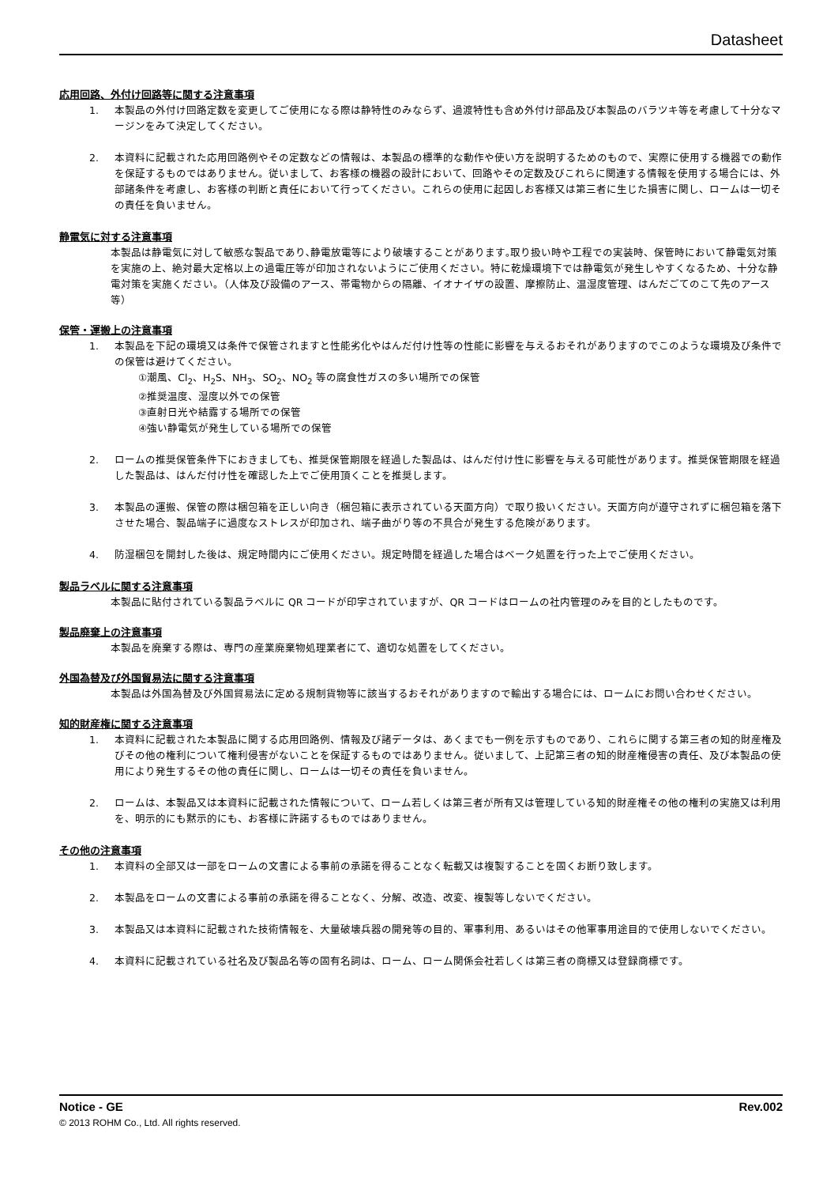Datasheet
応用回路、外付け回路等に関する注意事項
1. 本製品の外付け回路定数を変更してご使用になる際は静特性のみならず、過渡特性も含め外付け部品及び本製品のバラツキ等を考慮して十分なマージンをみて決定してください。
2. 本資料に記載された応用回路例やその定数などの情報は、本製品の標準的な動作や使い方を説明するためのもので、実際に使用する機器での動作を保証するものではありません。従いまして、お客様の機器の設計において、回路やその定数及びこれらに関連する情報を使用する場合には、外部諸条件を考慮し、お客様の判断と責任において行ってください。これらの使用に起因しお客様又は第三者に生じた損害に関し、ロームは一切その責任を負いません。
静電気に対する注意事項
本製品は静電気に対して敏感な製品であり､静電放電等により破壊することがあります｡取り扱い時や工程での実装時、保管時において静電気対策を実施の上、絶対最大定格以上の過電圧等が印加されないようにご使用ください。特に乾燥環境下では静電気が発生しやすくなるため、十分な静電対策を実施ください。（人体及び設備のアース、帯電物からの隔離、イオナイザの設置、摩擦防止、温湿度管理、はんだごてのこて先のアース等）
保管・運搬上の注意事項
1. 本製品を下記の環境又は条件で保管されますと性能劣化やはんだ付け性等の性能に影響を与えるおそれがありますのでこのような環境及び条件での保管は避けてください。
①潮風、Cl<sub>2</sub>、H<sub>2</sub>S、NH<sub>3</sub>、SO<sub>2</sub>、NO<sub>2</sub> 等の腐食性ガスの多い場所での保管
②推奨温度、湿度以外での保管
③直射日光や結露する場所での保管
④強い静電気が発生している場所での保管
2. ロームの推奨保管条件下におきましても、推奨保管期限を経過した製品は、はんだ付け性に影響を与える可能性があります。推奨保管期限を経過した製品は、はんだ付け性を確認した上でご使用頂くことを推奨します。
3. 本製品の運搬、保管の際は梱包箱を正しい向き（梱包箱に表示されている天面方向）で取り扱いください。天面方向が遵守されずに梱包箱を落下させた場合、製品端子に過度なストレスが印加され、端子曲がり等の不具合が発生する危険があります。
4. 防湿梱包を開封した後は、規定時間内にご使用ください。規定時間を経過した場合はベーク処置を行った上でご使用ください。
製品ラベルに関する注意事項
本製品に貼付されている製品ラベルに QR コードが印字されていますが、QR コードはロームの社内管理のみを目的としたものです。
製品廃棄上の注意事項
本製品を廃棄する際は、専門の産業廃棄物処理業者にて、適切な処置をしてください。
外国為替及び外国貿易法に関する注意事項
本製品は外国為替及び外国貿易法に定める規制貨物等に該当するおそれがありますので輸出する場合には、ロームにお問い合わせください。
知的財産権に関する注意事項
1. 本資料に記載された本製品に関する応用回路例、情報及び諸データは、あくまでも一例を示すものであり、これらに関する第三者の知的財産権及びその他の権利について権利侵害がないことを保証するものではありません。従いまして、上記第三者の知的財産権侵害の責任、及び本製品の使用により発生するその他の責任に関し、ロームは一切その責任を負いません。
2. ロームは、本製品又は本資料に記載された情報について、ローム若しくは第三者が所有又は管理している知的財産権その他の権利の実施又は利用を、明示的にも黙示的にも、お客様に許諾するものではありません。
その他の注意事項
1. 本資料の全部又は一部をロームの文書による事前の承諾を得ることなく転載又は複製することを固くお断り致します。
2. 本製品をロームの文書による事前の承諾を得ることなく、分解、改造、改変、複製等しないでください。
3. 本製品又は本資料に記載された技術情報を、大量破壊兵器の開発等の目的、軍事利用、あるいはその他軍事用途目的で使用しないでください。
4. 本資料に記載されている社名及び製品名等の固有名詞は、ローム、ローム関係会社若しくは第三者の商標又は登録商標です。
Notice - GE Rev.002
© 2013 ROHM Co., Ltd. All rights reserved.